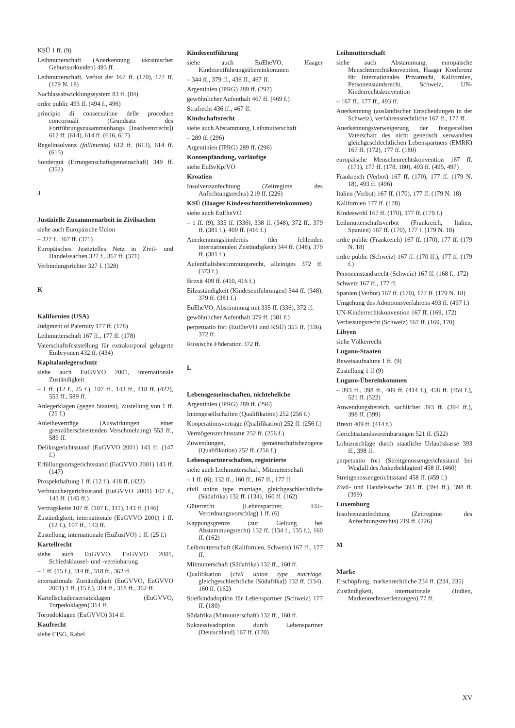KSÜ 1 ff. (9)
Leihmutterschaft (Anerkennung ukrainischer Geburtsurkunden) 493 ff.
Leihmutterschaft, Verbot der 167 ff. (170), 177 ff. (179 N. 18)
Nachlassabwicklungssystem 83 ff. (84)
ordre public 493 ff. (494 f., 496)
principio di consecuzione delle procedure concorsuali (Grundsatz des Fortführungszusammenhangs [Insolvenzrecht]) 612 ff. (614), 614 ff. (616, 617)
Regelinsolvenz (fallimento) 612 ff. (613), 614 ff. (615)
Sondergut (Errungenschaftsgemeinschaft) 349 ff. (352)
J
Justizielle Zusammenarbeit in Zivilsachen
siehe auch Europäische Union
– 327 f., 367 ff. (371)
Europäisches Justizielles Netz in Zivil- und Handelssachen 327 f., 367 ff. (371)
Verbindungsrichter 327 f. (328)
K
Kalifornien (USA)
Judgment of Paternity 177 ff. (178)
Leihmutterschaft 167 ff., 177 ff. (178)
Vaterschaftsfeststellung für extrakorporal gelagerte Embryonen 432 ff. (434)
Kapitalanlegerschutz
siehe auch EuGVVO 2001, internationale Zuständigkeit
– 1 ff. (12 f., 25 f.), 107 ff., 143 ff., 418 ff. (422), 553 ff., 589 ff.
Anlegerklagen (gegen Staaten), Zustellung von 1 ff. (25 f.)
Anleiheverträge (Auswirkungen einer grenzüberschreitenden Verschmelzung) 553 ff., 589 ff.
Deliktsgerichtsstand (EuGVVO 2001) 143 ff. (147 f.)
Erfüllungsortsgerichtsstand (EuGVVO 2001) 143 ff. (147)
Prospekthaftung 1 ff. (12 f.), 418 ff. (422)
Verbrauchergerichtsstand (EuGVVO 2001) 107 f., 143 ff. (145 ff.)
Vertragskette 107 ff. (107 f., 111), 143 ff. (146)
Zuständigkeit, internationale (EuGVVO 2001) 1 ff. (12 f.), 107 ff., 143 ff.
Zustellung, internationale (EuZustVO) 1 ff. (25 f.)
Kartellrecht
siehe auch EuGVVO, EuGVVO 2001, Schiedsklausel- und -vereinbarung
– 1 ff. (15 f.), 314 ff., 318 ff., 362 ff.
internationale Zuständigkeit (EuGVVO, EuGVVO 2001) 1 ff. (15 f.), 314 ff., 318 ff., 362 ff.
Kartellschadensersatzklagen (EuGVVO, Torpedoklagen) 314 ff.
Torpedoklagen (EuGVVO) 314 ff.
Kaufrecht
siehe CISG, Rabel
Kindesentführung
siehe auch EuEheVO, Haager Kindesentführungsübereinkommen
– 344 ff., 379 ff., 436 ff., 467 ff.
Argentinien (IPRG) 289 ff. (297)
gewöhnlicher Aufenthalt 467 ff. (469 f.)
Strafrecht 436 ff., 467 ff.
Kindschaftsrecht
siehe auch Abstammung, Leihmutterschaft
– 289 ff. (296)
Argentinien (IPRG) 289 ff. (296)
Kontenpfändung, vorläufige
siehe EuBvKpfVO
Kroatien
Insolvenzanfechtung (Zeitregime des Anfechtungsrechts) 219 ff. (226)
KSÜ (Haager Kindesschutzübereinkommen)
siehe auch EuEheVO
– 1 ff. (9), 335 ff. (336), 338 ff. (348), 372 ff., 379 ff. (381 f.), 409 ff. (416 f.)
Anerkennungshindernis (der fehlenden internationalen Zuständigkeit) 344 ff. (348), 379 ff. (381 f.)
Aufenthaltsbestimmungsrecht, alleiniges 372 ff. (373 f.)
Brexit 409 ff. (410, 416 f.)
Eilzuständigkeit (Kindesentführungen) 344 ff. (348), 379 ff. (381 f.)
EuEheVO, Abstimmung mit 335 ff. (336), 372 ff.
gewöhnlicher Aufenthalt 379 ff. (381 f.)
perpetuatio fori (EuEheVO und KSÜ) 355 ff. (336), 372 ff.
Russische Föderation 372 ff.
L
Lebensgemeinschaften, nichteheliche
Argentinien (IPRG) 289 ff. (296)
Innengesellschaften (Qualifikation) 252 (256 f.)
Kooperationsverträge (Qualifikation) 252 ff. (256 f.)
Vermögensrechtsstatut 252 ff. (256 f.)
Zuwendungen, gemeinschaftsbezogene (Qualifikation) 252 ff. (256 f.)
Lebenspartnerschaften, registrierte
siehe auch Leihmutterschaft, Mitmutterschaft
– 1 ff. (6), 132 ff., 160 ff., 167 ff., 177 ff.
civil union type marriage, gleichgeschlechtliche (Südafrika) 132 ff. (134), 160 ff. (162)
Güterrecht (Lebenspartner, EU–Verordnungsvorschlag) 1 ff. (6)
Kappungsgrenze (zur Geltung bei Abstammungsrecht) 132 ff. (134 f., 135 f.), 160 ff. (162)
Leihmutterschaft (Kalifornien, Schweiz) 167 ff., 177 ff.
Mitmutterschaft (Südafrika) 132 ff., 160 ff.
Qualifikation (civil union type marriage, gleichgeschlechtliche [Südafrika]) 132 ff. (134), 160 ff. (162)
Stiefkindadoption für Lebenspartner (Schweiz) 177 ff. (180)
Südafrika (Mitmutterschaft) 132 ff., 160 ff.
Sukzessivadoption durch Lebenspartner (Deutschland) 167 ff. (170)
Leihmutterschaft
siehe auch Abstammung, europäische Menschenrechtskonvention, Haager Konferenz für Internationales Privatrecht, Kalifornien, Personenstandsrecht, Schweiz, UN-Kinderrechtskonvention
– 167 ff., 177 ff., 493 ff.
Anerkennung (ausländischer Entscheidungen in der Schweiz), verfahrensrechtliche 167 ff., 177 ff.
Anerkennungsverweigerung der festgestellten Vaterschaft des nicht genetisch verwandten gleichgeschlechtlichen Lebenspartners (EMRK) 167 ff. (172), 177 ff. (180)
europäische Menschenrechtskonvention 167 ff. (171), 177 ff. (178, 180), 493 ff. (495, 497)
Frankreich (Verbot) 167 ff. (170), 177 ff. (179 N. 18), 493 ff. (496)
Italien (Verbot) 167 ff. (170), 177 ff. (179 N. 18)
Kalifornien 177 ff. (178)
Kindeswohl 167 ff. (170), 177 ff. (179 f.)
Leihmutterschaftsverbot (Frankreich, Italien, Spanien) 167 ff. (170), 177 f. (179 N. 18)
ordre public (Frankreich) 167 ff. (170), 177 ff. (179 N. 18)
ordre public (Schweiz) 167 ff. (170 ff.), 177 ff. (179 f.)
Personenstandsrecht (Schweiz) 167 ff. (168 f., 172)
Schweiz 167 ff., 177 ff.
Spanien (Verbot) 167 ff. (170), 177 ff. (179 N. 18)
Umgehung des Adoptionsverfahrens 493 ff. (497 f.)
UN-Kinderrechtskonvention 167 ff. (169, 172)
Verfassungsrecht (Schweiz) 167 ff. (169, 170)
Libyen
siehe Völkerrecht
Lugano-Staaten
Beweisaufnahme 1 ff. (9)
Zustellung 1 ff (9)
Lugano-Übereinkommen
– 393 ff., 398 ff., 409 ff. (414 f.), 458 ff. (459 f.), 521 ff. (522)
Anwendungsbereich, sachlicher 393 ff. (394 ff.), 398 ff. (399)
Brexit 409 ff. (414 f.)
Gerichtsstandsvereinbarungen 521 ff. (522)
Lohnzuschläge durch staatliche Urlaubskasse 393 ff., 398 ff.
perpetuatio fori (Streitgenossengerichtsstand bei Wegfall des Ankerbeklagten) 458 ff. (460)
Streitgenossengerichtsstand 458 ff. (459 f.)
Zivil- und Handelssache 393 ff. (394 ff.), 398 ff. (399)
Luxemburg
Insolvenzanfechtung (Zeitregime des Anfechtungsrechts) 219 ff. (226)
M
Marke
Erschöpfung, markenrechtliche 234 ff. (234, 235)
Zuständigkeit, internationale (Indien, Markenrechtsverletzungen) 77 ff.
XV